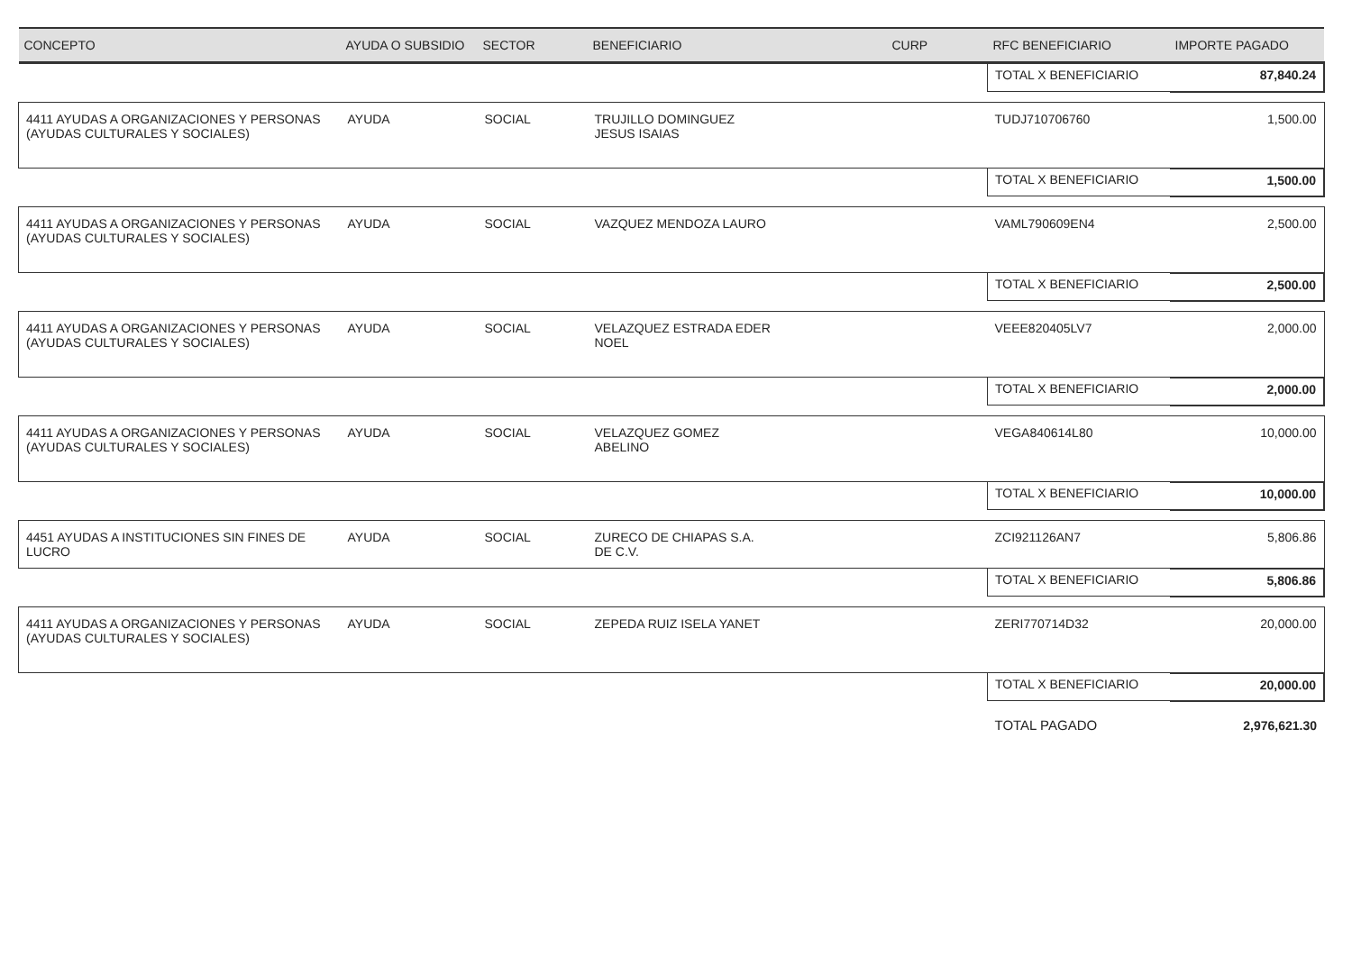| CONCEPTO | AYUDA O SUBSIDIO | SECTOR | BENEFICIARIO | CURP | RFC BENEFICIARIO | IMPORTE PAGADO |
| --- | --- | --- | --- | --- | --- | --- |
| | | | | | TOTAL X BENEFICIARIO | 87,840.24 |
| 4411 AYUDAS A ORGANIZACIONES Y PERSONAS (AYUDAS CULTURALES Y SOCIALES) | AYUDA | SOCIAL | TRUJILLO DOMINGUEZ JESUS ISAIAS | | TUDJ710706760 | 1,500.00 |
| | | | | | TOTAL X BENEFICIARIO | 1,500.00 |
| 4411 AYUDAS A ORGANIZACIONES Y PERSONAS (AYUDAS CULTURALES Y SOCIALES) | AYUDA | SOCIAL | VAZQUEZ MENDOZA LAURO | | VAML790609EN4 | 2,500.00 |
| | | | | | TOTAL X BENEFICIARIO | 2,500.00 |
| 4411 AYUDAS A ORGANIZACIONES Y PERSONAS (AYUDAS CULTURALES Y SOCIALES) | AYUDA | SOCIAL | VELAZQUEZ ESTRADA EDER NOEL | | VEEE820405LV7 | 2,000.00 |
| | | | | | TOTAL X BENEFICIARIO | 2,000.00 |
| 4411 AYUDAS A ORGANIZACIONES Y PERSONAS (AYUDAS CULTURALES Y SOCIALES) | AYUDA | SOCIAL | VELAZQUEZ GOMEZ ABELINO | | VEGA840614L80 | 10,000.00 |
| | | | | | TOTAL X BENEFICIARIO | 10,000.00 |
| 4451 AYUDAS A INSTITUCIONES SIN FINES DE LUCRO | AYUDA | SOCIAL | ZURECO DE CHIAPAS S.A. DE C.V. | | ZCI921126AN7 | 5,806.86 |
| | | | | | TOTAL X BENEFICIARIO | 5,806.86 |
| 4411 AYUDAS A ORGANIZACIONES Y PERSONAS (AYUDAS CULTURALES Y SOCIALES) | AYUDA | SOCIAL | ZEPEDA RUIZ ISELA YANET | | ZERI770714D32 | 20,000.00 |
| | | | | | TOTAL X BENEFICIARIO | 20,000.00 |
| | | | | | TOTAL PAGADO | 2,976,621.30 |